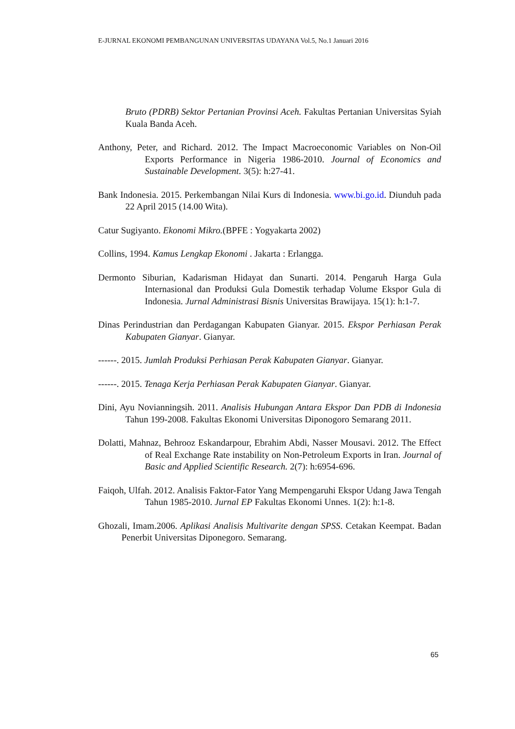E-JURNAL EKONOMI PEMBANGUNAN UNIVERSITAS UDAYANA Vol.5, No.1 Januari 2016
Bruto (PDRB) Sektor Pertanian Provinsi Aceh. Fakultas Pertanian Universitas Syiah Kuala Banda Aceh.
Anthony, Peter, and Richard. 2012. The Impact Macroeconomic Variables on Non-Oil Exports Performance in Nigeria 1986-2010. Journal of Economics and Sustainable Development. 3(5): h:27-41.
Bank Indonesia. 2015. Perkembangan Nilai Kurs di Indonesia. www.bi.go.id. Diunduh pada 22 April 2015 (14.00 Wita).
Catur Sugiyanto. Ekonomi Mikro.(BPFE : Yogyakarta 2002)
Collins, 1994. Kamus Lengkap Ekonomi . Jakarta : Erlangga.
Dermonto Siburian, Kadarisman Hidayat dan Sunarti. 2014. Pengaruh Harga Gula Internasional dan Produksi Gula Domestik terhadap Volume Ekspor Gula di Indonesia. Jurnal Administrasi Bisnis Universitas Brawijaya. 15(1): h:1-7.
Dinas Perindustrian dan Perdagangan Kabupaten Gianyar. 2015. Ekspor Perhiasan Perak Kabupaten Gianyar. Gianyar.
------. 2015. Jumlah Produksi Perhiasan Perak Kabupaten Gianyar. Gianyar.
------. 2015. Tenaga Kerja Perhiasan Perak Kabupaten Gianyar. Gianyar.
Dini, Ayu Novianningsih. 2011. Analisis Hubungan Antara Ekspor Dan PDB di Indonesia Tahun 199-2008. Fakultas Ekonomi Universitas Diponogoro Semarang 2011.
Dolatti, Mahnaz, Behrooz Eskandarpour, Ebrahim Abdi, Nasser Mousavi. 2012. The Effect of Real Exchange Rate instability on Non-Petroleum Exports in Iran. Journal of Basic and Applied Scientific Research. 2(7): h:6954-696.
Faiqoh, Ulfah. 2012. Analisis Faktor-Fator Yang Mempengaruhi Ekspor Udang Jawa Tengah Tahun 1985-2010. Jurnal EP Fakultas Ekonomi Unnes. 1(2): h:1-8.
Ghozali, Imam.2006. Aplikasi Analisis Multivarite dengan SPSS. Cetakan Keempat. Badan Penerbit Universitas Diponegoro. Semarang.
65